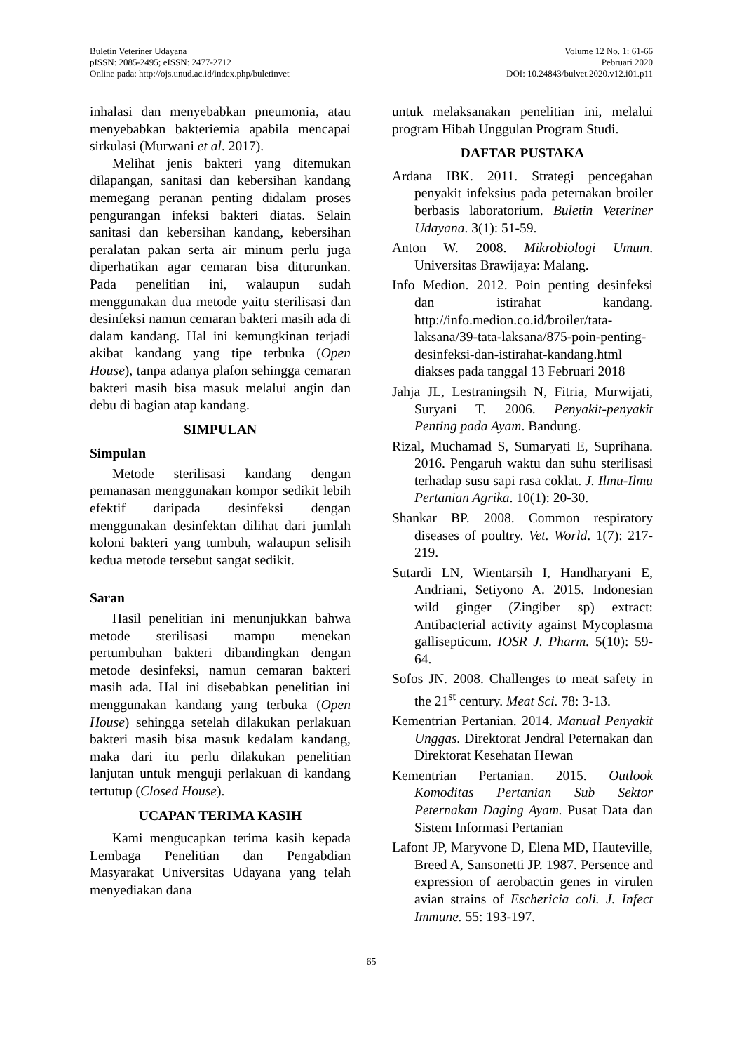Buletin Veteriner Udayana
pISSN: 2085-2495; eISSN: 2477-2712
Online pada: http://ojs.unud.ac.id/index.php/buletinvet
Volume 12 No. 1: 61-66
Pebruari 2020
DOI: 10.24843/bulvet.2020.v12.i01.p11
inhalasi dan menyebabkan pneumonia, atau menyebabkan bakteriemia apabila mencapai sirkulasi (Murwani et al. 2017).
Melihat jenis bakteri yang ditemukan dilapangan, sanitasi dan kebersihan kandang memegang peranan penting didalam proses pengurangan infeksi bakteri diatas. Selain sanitasi dan kebersihan kandang, kebersihan peralatan pakan serta air minum perlu juga diperhatikan agar cemaran bisa diturunkan. Pada penelitian ini, walaupun sudah menggunakan dua metode yaitu sterilisasi dan desinfeksi namun cemaran bakteri masih ada di dalam kandang. Hal ini kemungkinan terjadi akibat kandang yang tipe terbuka (Open House), tanpa adanya plafon sehingga cemaran bakteri masih bisa masuk melalui angin dan debu di bagian atap kandang.
SIMPULAN
Simpulan
Metode sterilisasi kandang dengan pemanasan menggunakan kompor sedikit lebih efektif daripada desinfeksi dengan menggunakan desinfektan dilihat dari jumlah koloni bakteri yang tumbuh, walaupun selisih kedua metode tersebut sangat sedikit.
Saran
Hasil penelitian ini menunjukkan bahwa metode sterilisasi mampu menekan pertumbuhan bakteri dibandingkan dengan metode desinfeksi, namun cemaran bakteri masih ada. Hal ini disebabkan penelitian ini menggunakan kandang yang terbuka (Open House) sehingga setelah dilakukan perlakuan bakteri masih bisa masuk kedalam kandang, maka dari itu perlu dilakukan penelitian lanjutan untuk menguji perlakuan di kandang tertutup (Closed House).
UCAPAN TERIMA KASIH
Kami mengucapkan terima kasih kepada Lembaga Penelitian dan Pengabdian Masyarakat Universitas Udayana yang telah menyediakan dana
untuk melaksanakan penelitian ini, melalui program Hibah Unggulan Program Studi.
DAFTAR PUSTAKA
Ardana IBK. 2011. Strategi pencegahan penyakit infeksius pada peternakan broiler berbasis laboratorium. Buletin Veteriner Udayana. 3(1): 51-59.
Anton W. 2008. Mikrobiologi Umum. Universitas Brawijaya: Malang.
Info Medion. 2012. Poin penting desinfeksi dan istirahat kandang. http://info.medion.co.id/broiler/tata-laksana/39-tata-laksana/875-poin-penting-desinfeksi-dan-istirahat-kandang.html diakses pada tanggal 13 Februari 2018
Jahja JL, Lestraningsih N, Fitria, Murwijati, Suryani T. 2006. Penyakit-penyakit Penting pada Ayam. Bandung.
Rizal, Muchamad S, Sumaryati E, Suprihana. 2016. Pengaruh waktu dan suhu sterilisasi terhadap susu sapi rasa coklat. J. Ilmu-Ilmu Pertanian Agrika. 10(1): 20-30.
Shankar BP. 2008. Common respiratory diseases of poultry. Vet. World. 1(7): 217-219.
Sutardi LN, Wientarsih I, Handharyani E, Andriani, Setiyono A. 2015. Indonesian wild ginger (Zingiber sp) extract: Antibacterial activity against Mycoplasma gallisepticum. IOSR J. Pharm. 5(10): 59-64.
Sofos JN. 2008. Challenges to meat safety in the 21<sup>st</sup> century. Meat Sci. 78: 3-13.
Kementrian Pertanian. 2014. Manual Penyakit Unggas. Direktorat Jendral Peternakan dan Direktorat Kesehatan Hewan
Kementrian Pertanian. 2015. Outlook Komoditas Pertanian Sub Sektor Peternakan Daging Ayam. Pusat Data dan Sistem Informasi Pertanian
Lafont JP, Maryvone D, Elena MD, Hauteville, Breed A, Sansonetti JP. 1987. Persence and expression of aerobactin genes in virulen avian strains of Eschericia coli. J. Infect Immune. 55: 193-197.
65